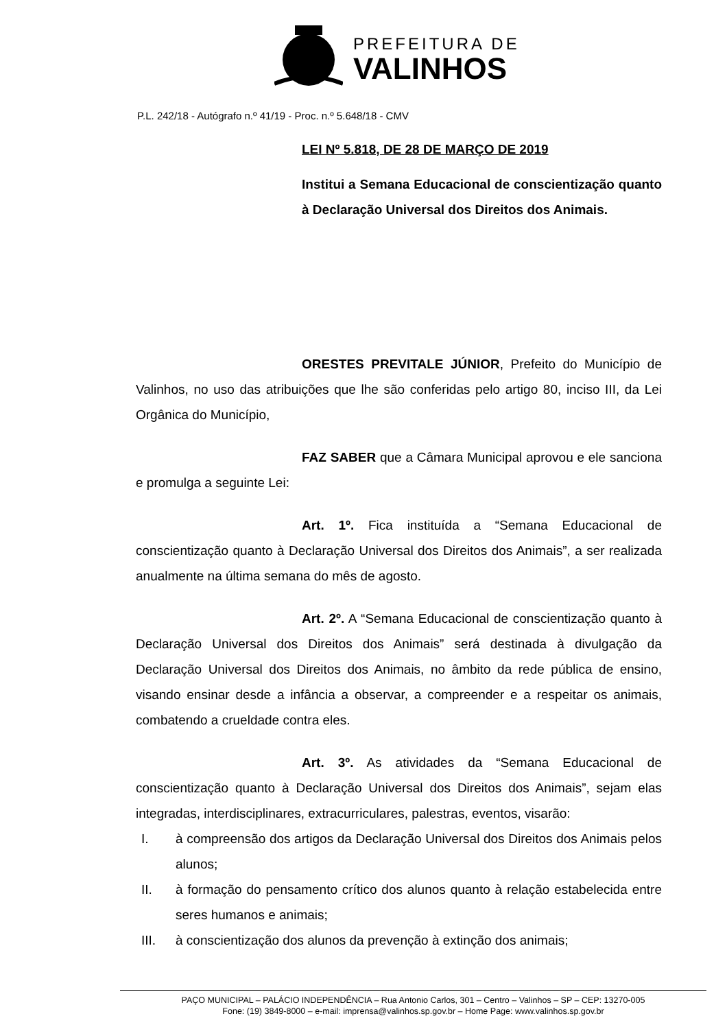PREFEITURA DE
VALINHOS
P.L. 242/18 - Autógrafo n.º 41/19 - Proc. n.º 5.648/18 - CMV
LEI Nº 5.818, DE 28 DE MARÇO DE 2019
Institui a Semana Educacional de conscientização quanto à Declaração Universal dos Direitos dos Animais.
ORESTES PREVITALE JÚNIOR, Prefeito do Município de Valinhos, no uso das atribuições que lhe são conferidas pelo artigo 80, inciso III, da Lei Orgânica do Município,
FAZ SABER que a Câmara Municipal aprovou e ele sanciona e promulga a seguinte Lei:
Art. 1º. Fica instituída a “Semana Educacional de conscientização quanto à Declaração Universal dos Direitos dos Animais”, a ser realizada anualmente na última semana do mês de agosto.
Art. 2º. A “Semana Educacional de conscientização quanto à Declaração Universal dos Direitos dos Animais” será destinada à divulgação da Declaração Universal dos Direitos dos Animais, no âmbito da rede pública de ensino, visando ensinar desde a infância a observar, a compreender e a respeitar os animais, combatendo a crueldade contra eles.
Art. 3º. As atividades da “Semana Educacional de conscientização quanto à Declaração Universal dos Direitos dos Animais”, sejam elas integradas, interdisciplinares, extracurriculares, palestras, eventos, visarão:
I. à compreensão dos artigos da Declaração Universal dos Direitos dos Animais pelos alunos;
II. à formação do pensamento crítico dos alunos quanto à relação estabelecida entre seres humanos e animais;
III. à conscientização dos alunos da prevenção à extinção dos animais;
PAÇO MUNICIPAL – PALÁCIO INDEPENDÊNCIA – Rua Antonio Carlos, 301 – Centro – Valinhos – SP – CEP: 13270-005
Fone: (19) 3849-8000 – e-mail: imprensa@valinhos.sp.gov.br – Home Page: www.valinhos.sp.gov.br